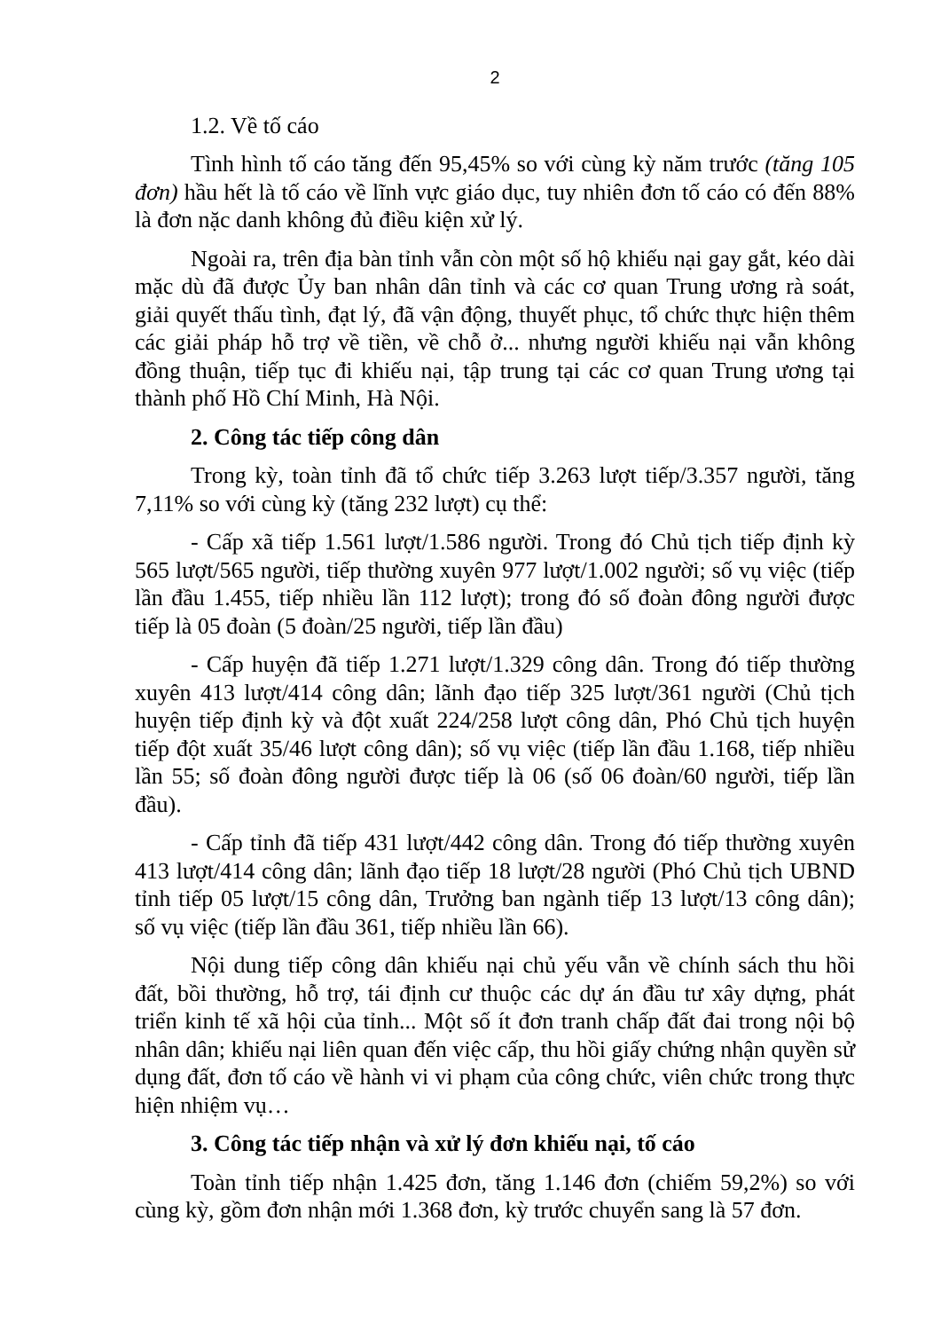2
1.2. Về tố cáo
Tình hình tố cáo tăng đến 95,45% so với cùng kỳ năm trước (tăng 105 đơn) hầu hết là tố cáo về lĩnh vực giáo dục, tuy nhiên đơn tố cáo có đến 88% là đơn nặc danh không đủ điều kiện xử lý.
Ngoài ra, trên địa bàn tỉnh vẫn còn một số hộ khiếu nại gay gắt, kéo dài mặc dù đã được Ủy ban nhân dân tỉnh và các cơ quan Trung ương rà soát, giải quyết thấu tình, đạt lý, đã vận động, thuyết phục, tổ chức thực hiện thêm các giải pháp hỗ trợ về tiền, về chỗ ở... nhưng người khiếu nại vẫn không đồng thuận, tiếp tục đi khiếu nại, tập trung tại các cơ quan Trung ương tại thành phố Hồ Chí Minh, Hà Nội.
2. Công tác tiếp công dân
Trong kỳ, toàn tỉnh đã tổ chức tiếp 3.263 lượt tiếp/3.357 người, tăng 7,11% so với cùng kỳ (tăng 232 lượt) cụ thể:
- Cấp xã tiếp 1.561 lượt/1.586 người. Trong đó Chủ tịch tiếp định kỳ 565 lượt/565 người, tiếp thường xuyên 977 lượt/1.002 người; số vụ việc (tiếp lần đầu 1.455, tiếp nhiều lần 112 lượt); trong đó số đoàn đông người được tiếp là 05 đoàn (5 đoàn/25 người, tiếp lần đầu)
- Cấp huyện đã tiếp 1.271 lượt/1.329 công dân. Trong đó tiếp thường xuyên 413 lượt/414 công dân; lãnh đạo tiếp 325 lượt/361 người (Chủ tịch huyện tiếp định kỳ và đột xuất 224/258 lượt công dân, Phó Chủ tịch huyện tiếp đột xuất 35/46 lượt công dân); số vụ việc (tiếp lần đầu 1.168, tiếp nhiều lần 55; số đoàn đông người được tiếp là 06 (số 06 đoàn/60 người, tiếp lần đầu).
- Cấp tỉnh đã tiếp 431 lượt/442 công dân. Trong đó tiếp thường xuyên 413 lượt/414 công dân; lãnh đạo tiếp 18 lượt/28 người (Phó Chủ tịch UBND tỉnh tiếp 05 lượt/15 công dân, Trưởng ban ngành tiếp 13 lượt/13 công dân); số vụ việc (tiếp lần đầu 361, tiếp nhiều lần 66).
Nội dung tiếp công dân khiếu nại chủ yếu vẫn về chính sách thu hồi đất, bồi thường, hỗ trợ, tái định cư thuộc các dự án đầu tư xây dựng, phát triển kinh tế xã hội của tỉnh... Một số ít đơn tranh chấp đất đai trong nội bộ nhân dân; khiếu nại liên quan đến việc cấp, thu hồi giấy chứng nhận quyền sử dụng đất, đơn tố cáo về hành vi vi phạm của công chức, viên chức trong thực hiện nhiệm vụ…
3. Công tác tiếp nhận và xử lý đơn khiếu nại, tố cáo
Toàn tỉnh tiếp nhận 1.425 đơn, tăng 1.146 đơn (chiếm 59,2%) so với cùng kỳ, gồm đơn nhận mới 1.368 đơn, kỳ trước chuyển sang là 57 đơn.